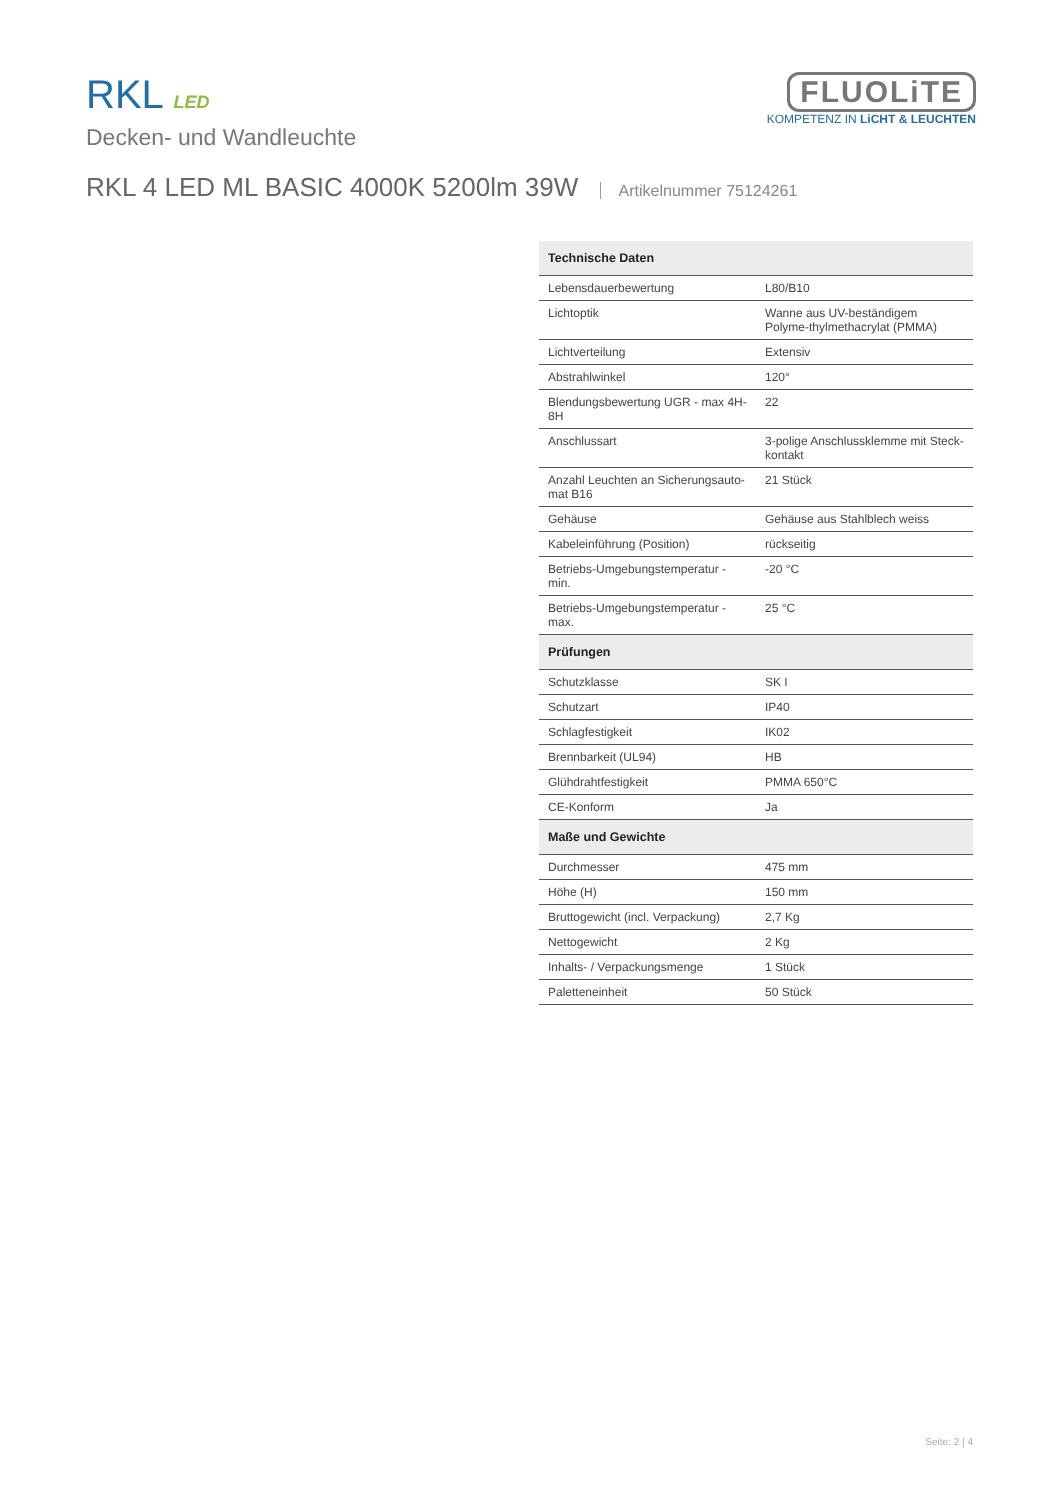RKL LED
Decken- und Wandleuchte
FLUOLiTE
KOMPETENZ IN LiCHT & LEUCHTEN
RKL 4 LED ML BASIC 4000K 5200lm 39W Artikelnummer 75124261
| Technische Daten | |
| --- | --- |
| Lebensdauerbewertung | L80/B10 |
| Lichtoptik | Wanne aus UV-beständigem Polyme-thylmethacrylat (PMMA) |
| Lichtverteilung | Extensiv |
| Abstrahlwinkel | 120° |
| Blendungsbewertung UGR - max 4H-8H | 22 |
| Anschlussart | 3-polige Anschlussklemme mit Steck-kontakt |
| Anzahl Leuchten an Sicherungsauto-mat B16 | 21 Stück |
| Gehäuse | Gehäuse aus Stahlblech weiss |
| Kabeleinführung (Position) | rückseitig |
| Betriebs-Umgebungstemperatur - min. | -20 °C |
| Betriebs-Umgebungstemperatur - max. | 25 °C |
| Prüfungen | |
| Schutzklasse | SK I |
| Schutzart | IP40 |
| Schlagfestigkeit | IK02 |
| Brennbarkeit (UL94) | HB |
| Glühdrahtfestigkeit | PMMA 650°C |
| CE-Konform | Ja |
| Maße und Gewichte | |
| Durchmesser | 475 mm |
| Höhe (H) | 150 mm |
| Bruttogewicht (incl. Verpackung) | 2,7 Kg |
| Nettogewicht | 2 Kg |
| Inhalts- / Verpackungsmenge | 1 Stück |
| Paletteneinheit | 50 Stück |
Seite: 2 | 4